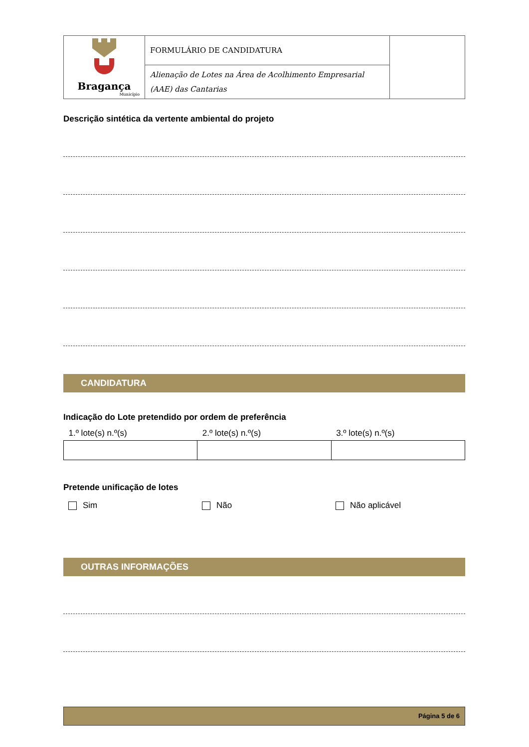| Bragança Município | FORMULÁRIO DE CANDIDATURA | |
| | Alienação de Lotes na Área de Acolhimento Empresarial (AAE) das Cantarias | |
Descrição sintética da vertente ambiental do projeto
CANDIDATURA
Indicação do Lote pretendido por ordem de preferência
| 1.º lote(s) n.º(s) | 2.º lote(s) n.º(s) | 3.º lote(s) n.º(s) |
Pretende unificação de lotes
Sim Não Não aplicável
OUTRAS INFORMAÇÕES
Página 5 de 6